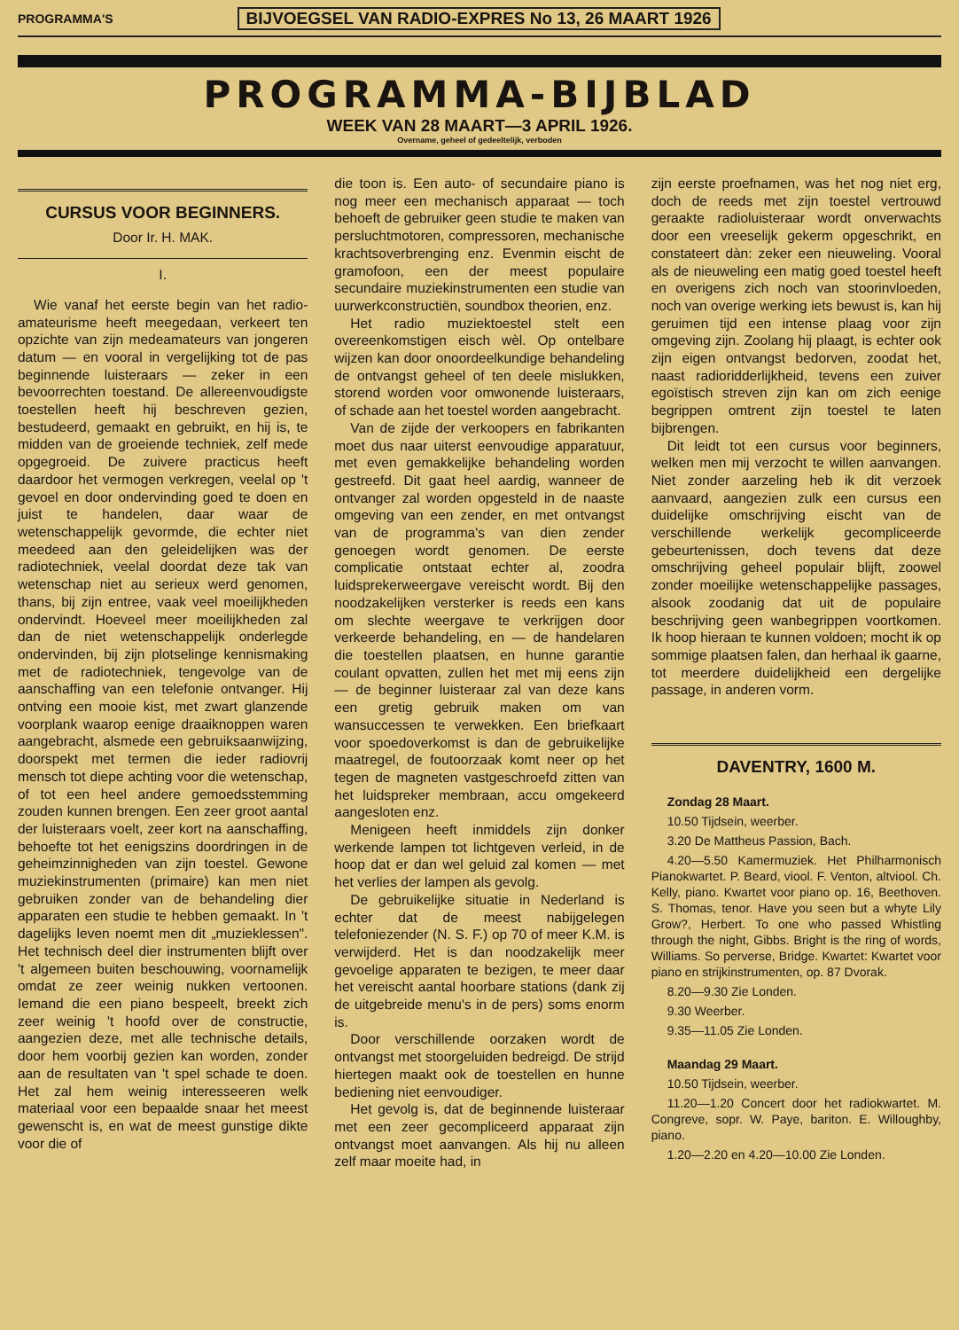PROGRAMMA'S BIJVOEGSEL VAN RADIO-EXPRES No 13, 26 MAART 1926
PROGRAMMA-BIJBLAD
WEEK VAN 28 MAART—3 APRIL 1926.
Overname, geheel of gedeeltelijk, verboden
CURSUS VOOR BEGINNERS.
Door Ir. H. MAK.
I.
Wie vanaf het eerste begin van het radio-amateurisme heeft meegedaan, verkeert ten opzichte van zijn medeamateurs van jongeren datum — en vooral in vergelijking tot de pas beginnende luisteraars — zeker in een bevoorrechten toestand. De allereenvoudigste toestellen heeft hij beschreven gezien, bestudeerd, gemaakt en gebruikt, en hij is, te midden van de groeiende techniek, zelf mede opgegroeid. De zuivere practicus heeft daardoor het vermogen verkregen, veelal op 't gevoel en door ondervinding goed te doen en juist te handelen, daar waar de wetenschappelijk gevormde, die echter niet meedeed aan den geleidelijken was der radiotechniek, veelal doordat deze tak van wetenschap niet au serieux werd genomen, thans, bij zijn entree, vaak veel moeilijkheden ondervindt. Hoeveel meer moeilijkheden zal dan de niet wetenschappelijk onderlegde ondervinden, bij zijn plotselinge kennismaking met de radiotechniek, tengevolge van de aanschaffing van een telefonie ontvanger. Hij ontving een mooie kist, met zwart glanzende voorplank waarop eenige draaiknoppen waren aangebracht, alsmede een gebruiksaanwijzing, doorspekt met termen die ieder radiovrij mensch tot diepe achting voor die wetenschap, of tot een heel andere gemoedsstemming zouden kunnen brengen. Een zeer groot aantal der luisteraars voelt, zeer kort na aanschaffing, behoefte tot het eenigszins doordringen in de geheimzinnigheden van zijn toestel. Gewone muziekinstrumenten (primaire) kan men niet gebruiken zonder van de behandeling dier apparaten een studie te hebben gemaakt. In 't dagelijks leven noemt men dit „muzieklessen". Het technisch deel dier instrumenten blijft over 't algemeen buiten beschouwing, voornamelijk omdat ze zeer weinig nukken vertoonen. Iemand die een piano bespeelt, breekt zich zeer weinig 't hoofd over de constructie, aangezien deze, met alle technische details, door hem voorbij gezien kan worden, zonder aan de resultaten van 't spel schade te doen. Het zal hem weinig interesseeren welk materiaal voor een bepaalde snaar het meest gewenscht is, en wat de meest gunstige dikte voor die of
die toon is. Een auto- of secundaire piano is nog meer een mechanisch apparaat — toch behoeft de gebruiker geen studie te maken van persluchtmotoren, compressoren, mechanische krachtsoverbrenging enz. Evenmin eischt de gramofoon, een der meest populaire secundaire muziekinstrumenten een studie van uurwerkconstructiën, soundbox theorien, enz.
Het radio muziektoestel stelt een overeenkomstigen eisch wèl. Op ontelbare wijzen kan door onoordeelkundige behandeling de ontvangst geheel of ten deele mislukken, storend worden voor omwonende luisteraars, of schade aan het toestel worden aangebracht.
Van de zijde der verkoopers en fabrikanten moet dus naar uiterst eenvoudige apparatuur, met even gemakkelijke behandeling worden gestreefd. Dit gaat heel aardig, wanneer de ontvanger zal worden opgesteld in de naaste omgeving van een zender, en met ontvangst van de programma's van dien zender genoegen wordt genomen. De eerste complicatie ontstaat echter al, zoodra luidsprekerweergave vereischt wordt. Bij den noodzakelijken versterker is reeds een kans om slechte weergave te verkrijgen door verkeerde behandeling, en — de handelaren die toestellen plaatsen, en hunne garantie coulant opvatten, zullen het met mij eens zijn — de beginner luisteraar zal van deze kans een gretig gebruik maken om van wansuccessen te verwekken. Een briefkaart voor spoedoverkomst is dan de gebruikelijke maatregel, de foutoorzaak komt neer op het tegen de magneten vastgeschroefd zitten van het luidspreker membraan, accu omgekeerd aangesloten enz.
Menigeen heeft inmiddels zijn donker werkende lampen tot lichtgeven verleid, in de hoop dat er dan wel geluid zal komen — met het verlies der lampen als gevolg.
De gebruikelijke situatie in Nederland is echter dat de meest nabijgelegen telefoniezender (N. S. F.) op 70 of meer K.M. is verwijderd. Het is dan noodzakelijk meer gevoelige apparaten te bezigen, te meer daar het vereischt aantal hoorbare stations (dank zij de uitgebreide menu's in de pers) soms enorm is.
Door verschillende oorzaken wordt de ontvangst met stoorgeluiden bedreigd. De strijd hiertegen maakt ook de toestellen en hunne bediening niet eenvoudiger.
Het gevolg is, dat de beginnende luisteraar met een zeer gecompliceerd apparaat zijn ontvangst moet aanvangen. Als hij nu alleen zelf maar moeite had, in
zijn eerste proefnamen, was het nog niet erg, doch de reeds met zijn toestel vertrouwd geraakte radioluisteraar wordt onverwachts door een vreeselijk gekerm opgeschrikt, en constateert dàn: zeker een nieuweling. Vooral als de nieuweling een matig goed toestel heeft en overigens zich noch van stoorinvloeden, noch van overige werking iets bewust is, kan hij geruimen tijd een intense plaag voor zijn omgeving zijn. Zoolang hij plaagt, is echter ook zijn eigen ontvangst bedorven, zoodat het, naast radioridderlijkheid, tevens een zuiver egoïstisch streven zijn kan om zich eenige begrippen omtrent zijn toestel te laten bijbrengen.
Dit leidt tot een cursus voor beginners, welken men mij verzocht te willen aanvangen. Niet zonder aarzeling heb ik dit verzoek aanvaard, aangezien zulk een cursus een duidelijke omschrijving eischt van de verschillende werkelijk gecompliceerde gebeurtenissen, doch tevens dat deze omschrijving geheel populair blijft, zoowel zonder moeilijke wetenschappelijke passages, alsook zoodanig dat uit de populaire beschrijving geen wanbegrippen voortkomen. Ik hoop hieraan te kunnen voldoen; mocht ik op sommige plaatsen falen, dan herhaal ik gaarne, tot meerdere duidelijkheid een dergelijke passage, in anderen vorm.
DAVENTRY, 1600 M.
Zondag 28 Maart.
10.50 Tijdsein, weerber.
3.20 De Mattheus Passion, Bach.
4.20—5.50 Kamermuziek. Het Philharmonisch Pianokwartet. P. Beard, viool. F. Venton, altviool. Ch. Kelly, piano. Kwartet voor piano op. 16, Beethoven. S. Thomas, tenor. Have you seen but a whyte Lily Grow?, Herbert. To one who passed Whistling through the night, Gibbs. Bright is the ring of words, Williams. So perverse, Bridge. Kwartet: Kwartet voor piano en strijkinstrumenten, op. 87 Dvorak.
8.20—9.30 Zie Londen.
9.30 Weerber.
9.35—11.05 Zie Londen.
Maandag 29 Maart.
10.50 Tijdsein, weerber.
11.20—1.20 Concert door het radiokwartet. M. Congreve, sopr. W. Paye, bariton. E. Willoughby, piano.
1.20—2.20 en 4.20—10.00 Zie Londen.